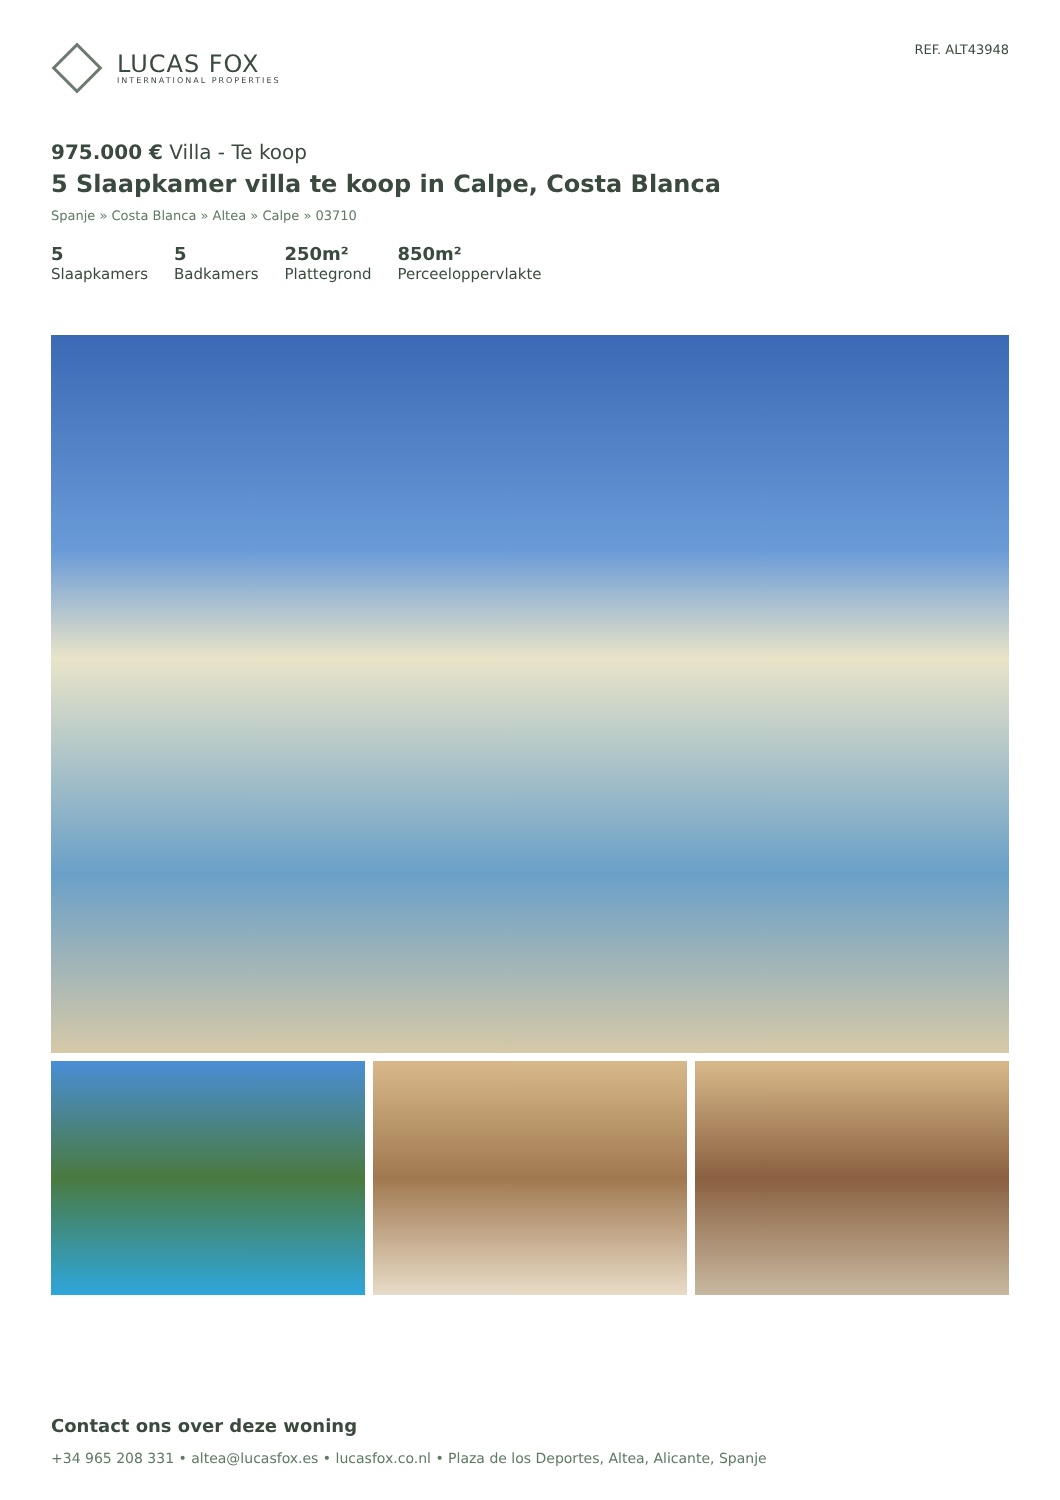LUCAS FOX
INTERNATIONAL PROPERTIES
REF. ALT43948
975.000 € Villa - Te koop
5 Slaapkamer villa te koop in Calpe, Costa Blanca
Spanje » Costa Blanca » Altea » Calpe » 03710
5
Slaapkamers
5
Badkamers
250m²
Plattegrond
850m²
Perceeloppervlakte
Contact ons over deze woning
+34 965 208 331 • altea@lucasfox.es • lucasfox.co.nl • Plaza de los Deportes, Altea, Alicante, Spanje